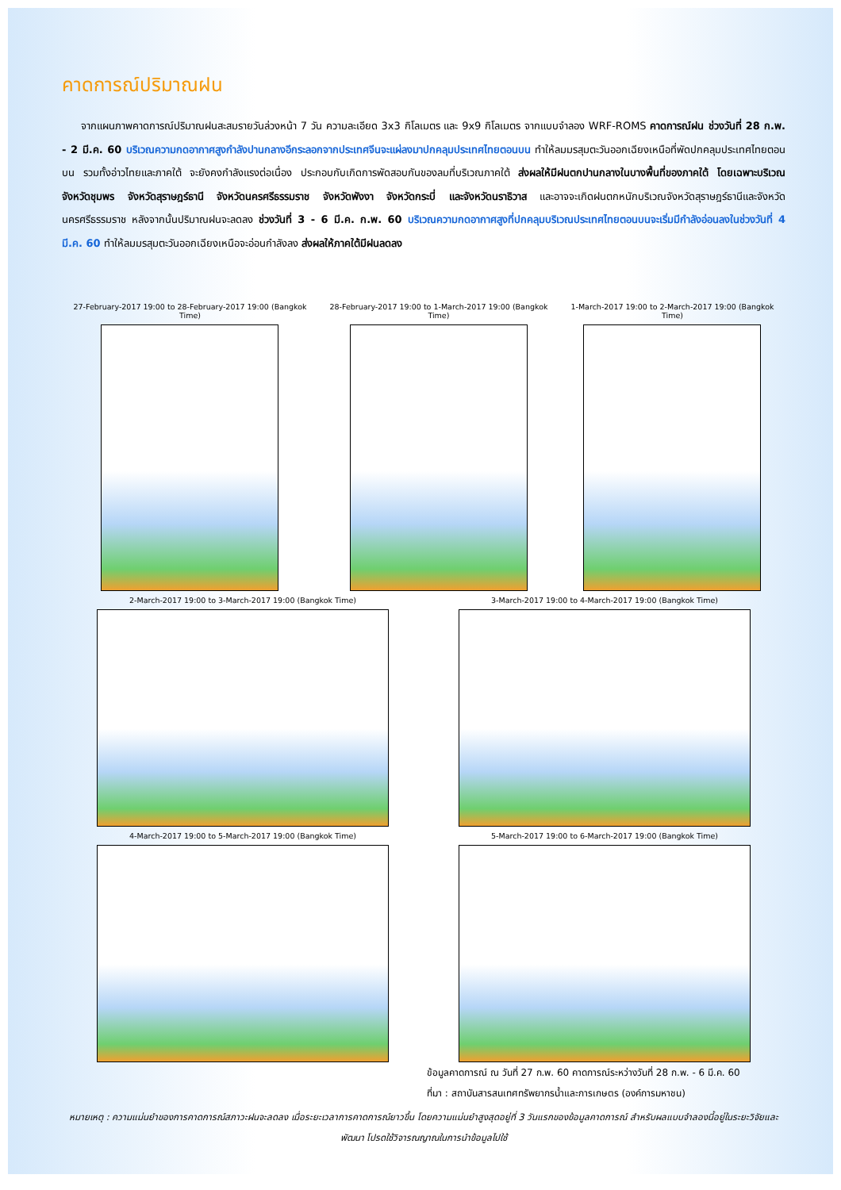คาดการณ์ปริมาณฝน
จากแผนภาพคาดการณ์ปริมาณฝนสะสมรายวันล่วงหน้า 7 วัน ความละเอียด 3x3 กิโลเมตร และ 9x9 กิโลเมตร จากแบบจำลอง WRF-ROMS คาดการณ์ฝน ช่วงวันที่ 28 ก.พ. - 2 มี.ค. 60 บริเวณความกดอากาศสูงกำลังปานกลางอีกระลอกจากประเทศจีนจะแผ่ลงมาปกคลุมประเทศไทยตอนบน ทำให้ลมมรสุมตะวันออกเฉียงเหนือที่พัดปกคลุมประเทศไทยตอนบน รวมทั้งอ่าวไทยและภาคใต้ จะยังคงกำลังแรงต่อเนื่อง ประกอบกับเกิดการพัดสอบกันของลมที่บริเวณภาคใต้ ส่งผลให้มีฝนตกปานกลางในบางพื้นที่ของภาคใต้ โดยเฉพาะบริเวณจังหวัดชุมพร จังหวัดสุราษฎร์ธานี จังหวัดนครศรีธรรมราช จังหวัดพังงา จังหวัดกระบี่ และจังหวัดนราธิวาส และอาจจะเกิดฝนตกหนักบริเวณจังหวัดสุราษฎร์ธานีและจังหวัดนครศรีธรรมราช หลังจากนั้นปริมาณฝนจะลดลง ช่วงวันที่ 3 - 6 มี.ค. ก.พ. 60 บริเวณความกดอากาศสูงที่ปกคลุมบริเวณประเทศไทยตอนบนจะเริ่มมีกำลังอ่อนลงในช่วงวันที่ 4 มี.ค. 60 ทำให้ลมมรสุมตะวันออกเฉียงเหนือจะอ่อนกำลังลง ส่งผลให้ภาคใต้มีฝนลดลง
27-February-2017 19:00 to 28-February-2017 19:00 (Bangkok Time)
28-February-2017 19:00 to 1-March-2017 19:00 (Bangkok Time)
1-March-2017 19:00 to 2-March-2017 19:00 (Bangkok Time)
2-March-2017 19:00 to 3-March-2017 19:00 (Bangkok Time)
3-March-2017 19:00 to 4-March-2017 19:00 (Bangkok Time)
4-March-2017 19:00 to 5-March-2017 19:00 (Bangkok Time)
5-March-2017 19:00 to 6-March-2017 19:00 (Bangkok Time)
ข้อมูลคาดการณ์ ณ วันที่ 27 ก.พ. 60 คาดการณ์ระหว่างวันที่ 28 ก.พ. - 6 มี.ค. 60
ที่มา : สถาบันสารสนเทศทรัพยากรน้ำและการเกษตร (องค์การมหาชน)
หมายเหตุ : ความแม่นยำของการคาดการณ์สภาวะฝนจะลดลง เมื่อระยะเวลาการคาดการณ์ยาวขึ้น โดยความแม่นยำสูงสุดอยู่ที่ 3 วันแรกของข้อมูลคาดการณ์ สำหรับผลแบบจำลองนี้อยู่ในระยะวิจัยและพัฒนา โปรดใช้วิจารณญาณในการนำข้อมูลไปใช้